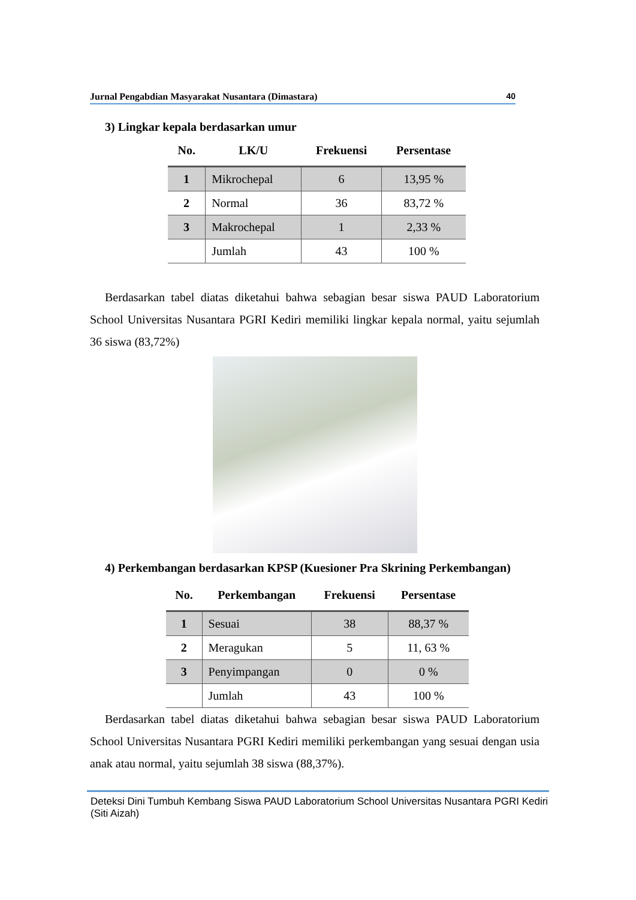Jurnal Pengabdian Masyarakat Nusantara (Dimastara) 40
3) Lingkar kepala berdasarkan umur
| No. | LK/U | Frekuensi | Persentase |
| --- | --- | --- | --- |
| 1 | Mikrochepal | 6 | 13,95 % |
| 2 | Normal | 36 | 83,72 % |
| 3 | Makrochepal | 1 | 2,33 % |
| | Jumlah | 43 | 100 % |
Berdasarkan tabel diatas diketahui bahwa sebagian besar siswa PAUD Laboratorium School Universitas Nusantara PGRI Kediri memiliki lingkar kepala normal, yaitu sejumlah 36 siswa (83,72%)
4) Perkembangan berdasarkan KPSP (Kuesioner Pra Skrining Perkembangan)
| No. | Perkembangan | Frekuensi | Persentase |
| --- | --- | --- | --- |
| 1 | Sesuai | 38 | 88,37 % |
| 2 | Meragukan | 5 | 11, 63 % |
| 3 | Penyimpangan | 0 | 0 % |
| | Jumlah | 43 | 100 % |
Berdasarkan tabel diatas diketahui bahwa sebagian besar siswa PAUD Laboratorium School Universitas Nusantara PGRI Kediri memiliki perkembangan yang sesuai dengan usia anak atau normal, yaitu sejumlah 38 siswa (88,37%).
Deteksi Dini Tumbuh Kembang Siswa PAUD Laboratorium School Universitas Nusantara PGRI Kediri
(Siti Aizah)